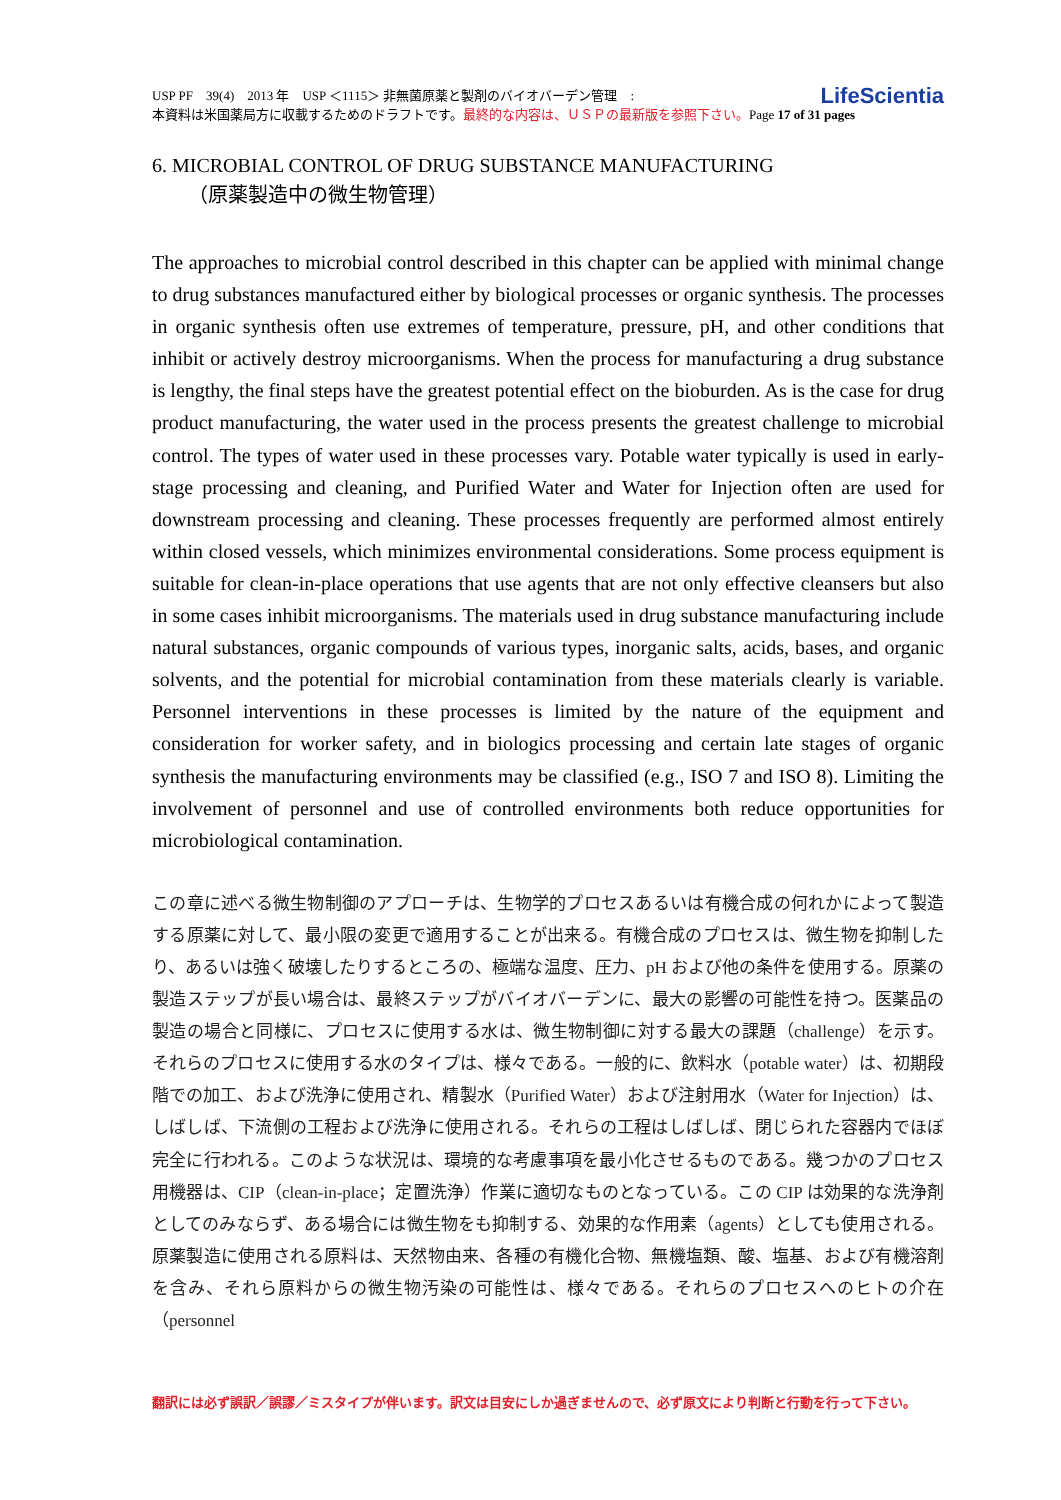LifeScientia USP PF　39(4)　2013 年　USP ＜1115＞ 非無菌原薬と製剤のバイオバーデン管理　:
本資料は米国薬局方に収載するためのドラフトです。最終的な内容は、ＵＳＰの最新版を参照下さい。Page 17 of 31 pages
6. MICROBIAL CONTROL OF DRUG SUBSTANCE MANUFACTURING
（原薬製造中の微生物管理）
The approaches to microbial control described in this chapter can be applied with minimal change to drug substances manufactured either by biological processes or organic synthesis. The processes in organic synthesis often use extremes of temperature, pressure, pH, and other conditions that inhibit or actively destroy microorganisms. When the process for manufacturing a drug substance is lengthy, the final steps have the greatest potential effect on the bioburden. As is the case for drug product manufacturing, the water used in the process presents the greatest challenge to microbial control. The types of water used in these processes vary. Potable water typically is used in early-stage processing and cleaning, and Purified Water and Water for Injection often are used for downstream processing and cleaning. These processes frequently are performed almost entirely within closed vessels, which minimizes environmental considerations. Some process equipment is suitable for clean-in-place operations that use agents that are not only effective cleansers but also in some cases inhibit microorganisms. The materials used in drug substance manufacturing include natural substances, organic compounds of various types, inorganic salts, acids, bases, and organic solvents, and the potential for microbial contamination from these materials clearly is variable. Personnel interventions in these processes is limited by the nature of the equipment and consideration for worker safety, and in biologics processing and certain late stages of organic synthesis the manufacturing environments may be classified (e.g., ISO 7 and ISO 8). Limiting the involvement of personnel and use of controlled environments both reduce opportunities for microbiological contamination.
この章に述べる微生物制御のアプローチは、生物学的プロセスあるいは有機合成の何れかによって製造する原薬に対して、最小限の変更で適用することが出来る。有機合成のプロセスは、微生物を抑制したり、あるいは強く破壊したりするところの、極端な温度、圧力、pH および他の条件を使用する。原薬の製造ステップが長い場合は、最終ステップがバイオバーデンに、最大の影響の可能性を持つ。医薬品の製造の場合と同様に、プロセスに使用する水は、微生物制御に対する最大の課題（challenge）を示す。それらのプロセスに使用する水のタイプは、様々である。一般的に、飲料水（potable water）は、初期段階での加工、および洗浄に使用され、精製水（Purified Water）および注射用水（Water for Injection）は、しばしば、下流側の工程および洗浄に使用される。それらの工程はしばしば、閉じられた容器内でほぼ完全に行われる。このような状況は、環境的な考慮事項を最小化させるものである。幾つかのプロセス用機器は、CIP（clean-in-place；定置洗浄）作業に適切なものとなっている。この CIP は効果的な洗浄剤としてのみならず、ある場合には微生物をも抑制する、効果的な作用素（agents）としても使用される。原薬製造に使用される原料は、天然物由来、各種の有機化合物、無機塩類、酸、塩基、および有機溶剤を含み、それら原料からの微生物汚染の可能性は、様々である。それらのプロセスへのヒトの介在（personnel
翻訳には必ず誤訳／誤謬／ミスタイプが伴います。訳文は目安にしか過ぎませんので、必ず原文により判断と行動を行って下さい。